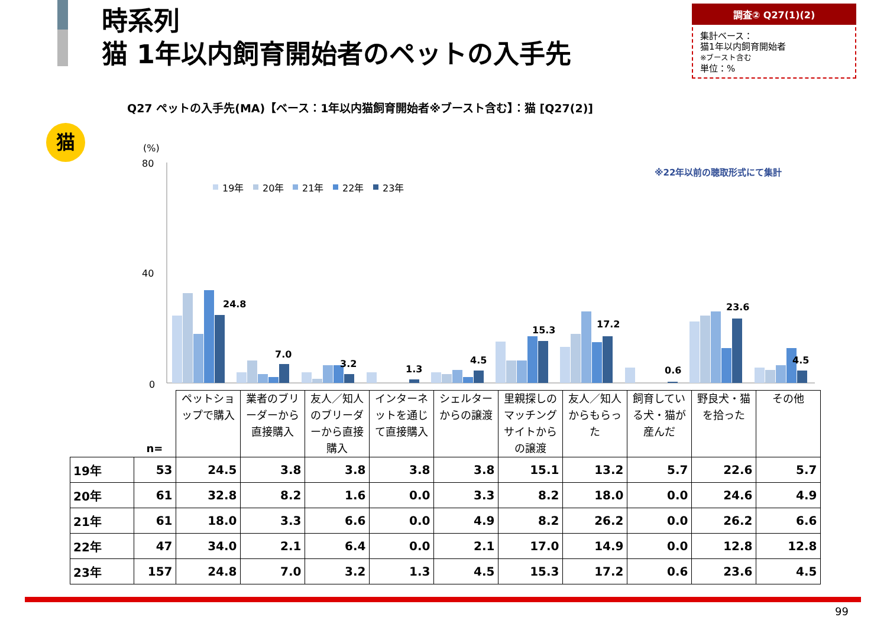時系列
猫 1年以内飼育開始者のペットの入手先
調査② Q27(1)(2)
集計ベース：
猫1年以内飼育開始者
※ブースト含む
単位：%
Q27 ペットの入手先(MA)【ベース：1年以内猫飼育開始者※ブースト含む】：猫 [Q27(2)]
猫
※22年以前の聴取形式にて集計
(%)
80
40
0
19年
20年
21年
22年
23年
24.8
7.0
3.2
1.3
4.5
15.3
17.2
0.6
23.6
4.5
| | n= | ペットショップで購入 | 業者のブリーダーから直接購入 | 友人／知人のブリーダーから直接購入 | インターネットを通じて直接購入 | シェルターからの譲渡 | 里親探しのマッチングサイトからの譲渡 | 友人／知人からもらった | 飼育している犬・猫が産んだ | 野良犬・猫を拾った | その他 |
| --- | --- | --- | --- | --- | --- | --- | --- | --- | --- | --- | --- |
| 19年 | 53 | 24.5 | 3.8 | 3.8 | 3.8 | 3.8 | 15.1 | 13.2 | 5.7 | 22.6 | 5.7 |
| 20年 | 61 | 32.8 | 8.2 | 1.6 | 0.0 | 3.3 | 8.2 | 18.0 | 0.0 | 24.6 | 4.9 |
| 21年 | 61 | 18.0 | 3.3 | 6.6 | 0.0 | 4.9 | 8.2 | 26.2 | 0.0 | 26.2 | 6.6 |
| 22年 | 47 | 34.0 | 2.1 | 6.4 | 0.0 | 2.1 | 17.0 | 14.9 | 0.0 | 12.8 | 12.8 |
| 23年 | 157 | 24.8 | 7.0 | 3.2 | 1.3 | 4.5 | 15.3 | 17.2 | 0.6 | 23.6 | 4.5 |
99